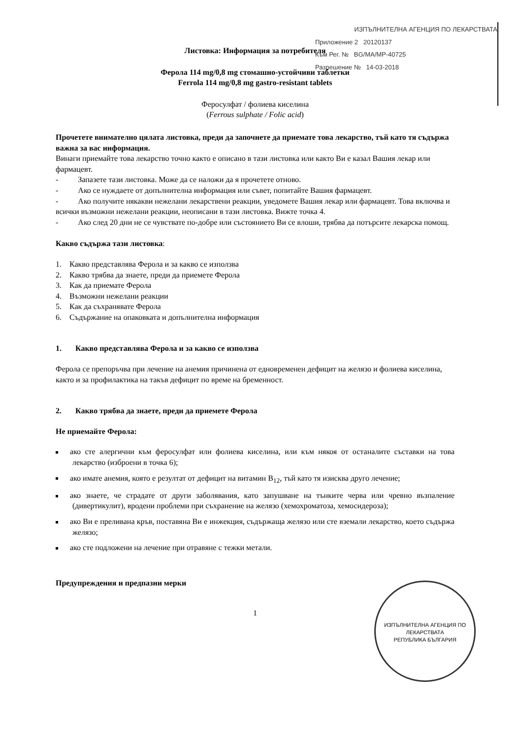ИЗПЪЛНИТЕЛНА АГЕНЦИЯ ПО ЛЕКАРСТВАТА
Приложение 2 20120137
Към Рег. № BG/MA/MP-40725
Разрешение № 14-03-2018
ИЗПЪЛНИТЕЛНА АГЕНЦИЯ ПО ЛЕКАРСТВАТА
РЕПУБЛИКА БЪЛГАРИЯ
Листовка: Информация за потребителя
Ферола 114 mg/0,8 mg стомашно-устойчиви таблетки
Ferrola 114 mg/0,8 mg gastro-resistant tablets
Феросулфат / фолиева киселина
(Ferrous sulphate / Folic acid)
Прочетете внимателно цялата листовка, преди да започнете да приемате това лекарство, тъй като тя съдържа важна за вас информация.
Винаги приемайте това лекарство точно както е описано в тази листовка или както Ви е казал Вашия лекар или фармацевт.
- Запазете тази листовка. Може да се наложи да я прочетете отново.
- Ако се нуждаете от допълнителна информация или съвет, попитайте Вашия фармацевт.
- Ако получите някакви нежелани лекарствени реакции, уведомете Вашия лекар или фармацевт. Това включва и всички възможни нежелани реакции, неописани в тази листовка. Вижте точка 4.
- Ако след 20 дни не се чувствате по-добре или състоянието Ви се влоши, трябва да потърсите лекарска помощ.
Какво съдържа тази листовка:
1. Какво представлява Ферола и за какво се използва
2. Какво трябва да знаете, преди да приемете Ферола
3. Как да приемате Ферола
4. Възможни нежелани реакции
5. Как да съхранявате Ферола
6. Съдържание на опаковката и допълнителна информация
1. Какво представлява Ферола и за какво се използва
Ферола се препоръчва при лечение на анемия причинена от едновременен дефицит на желязо и фолиева киселина, както и за профилактика на такъв дефицит по време на бременност.
2. Какво трябва да знаете, преди да приемете Ферола
Не приемайте Ферола:
ако сте алергични към феросулфат или фолиева киселина, или към някоя от останалите съставки на това лекарство (изброени в точка 6);
ако имате анемия, която е резултат от дефицит на витамин B<sub>12</sub>, тъй като тя изисква друго лечение;
ако знаете, че страдате от други заболявания, като запушване на тънките черва или чревно възпаление (дивертикулит), вродени проблеми при съхранение на желязо (хемохроматоза, хемосидероза);
ако Ви е преливана кръв, поставяна Ви е инжекция, съдържаща желязо или сте вземали лекарство, което съдържа желязо;
ако сте подложени на лечение при отравяне с тежки метали.
Предупреждения и предпазни мерки
1